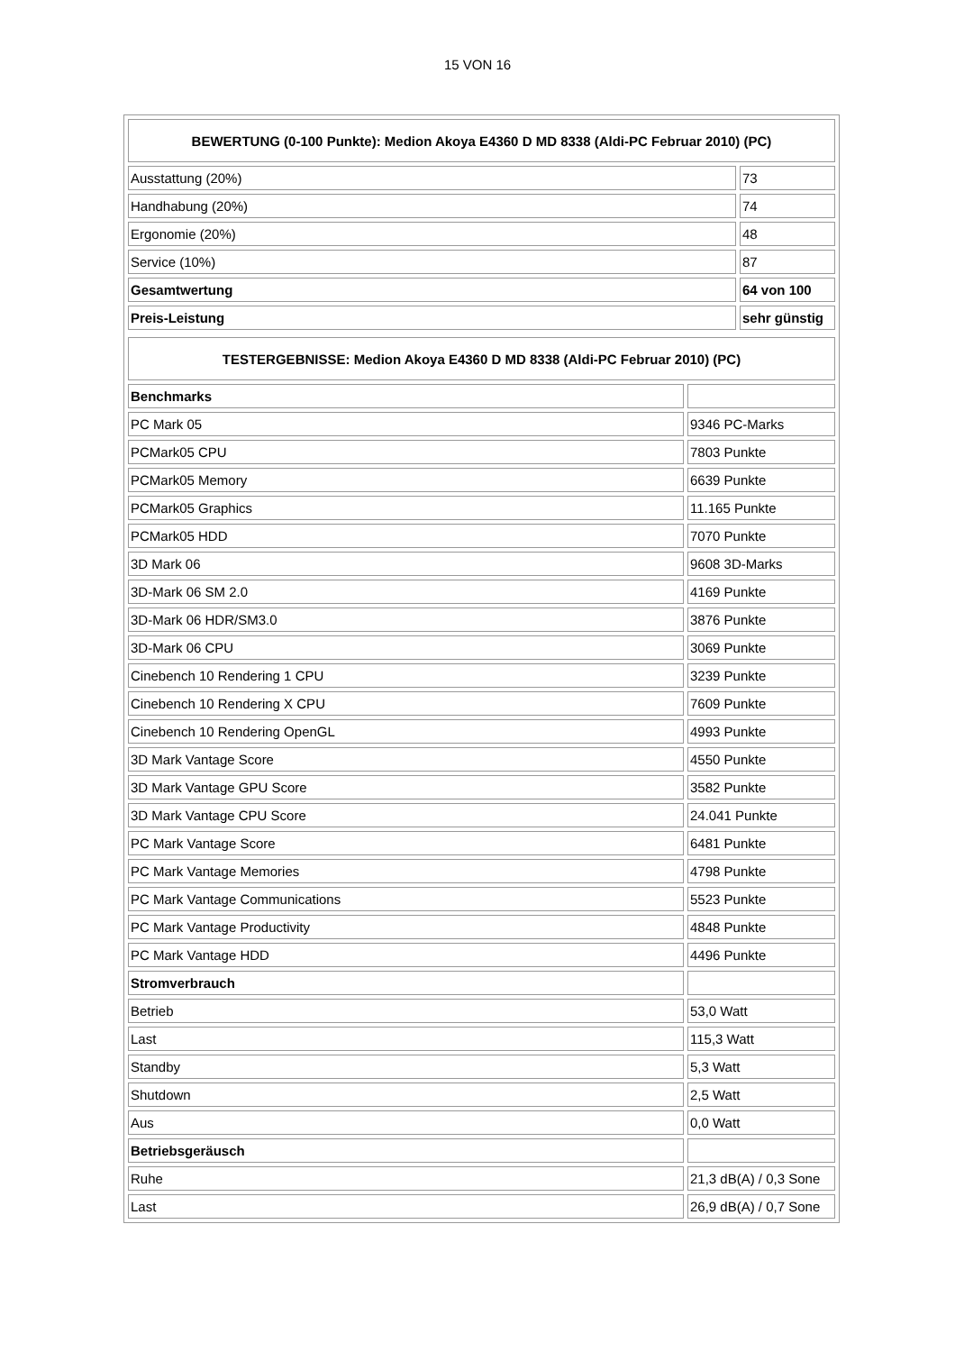15 VON 16
| BEWERTUNG (0-100 Punkte): Medion Akoya E4360 D MD 8338 (Aldi-PC Februar 2010) (PC) | |
| --- | --- |
| Ausstattung (20%) | 73 |
| Handhabung (20%) | 74 |
| Ergonomie (20%) | 48 |
| Service (10%) | 87 |
| Gesamtwertung | 64 von 100 |
| Preis-Leistung | sehr günstig |
| TESTERGEBNISSE: Medion Akoya E4360 D MD 8338 (Aldi-PC Februar 2010) (PC) | |
| --- | --- |
| Benchmarks | |
| PC Mark 05 | 9346 PC-Marks |
| PCMark05 CPU | 7803 Punkte |
| PCMark05 Memory | 6639 Punkte |
| PCMark05 Graphics | 11.165 Punkte |
| PCMark05 HDD | 7070 Punkte |
| 3D Mark 06 | 9608 3D-Marks |
| 3D-Mark 06 SM 2.0 | 4169 Punkte |
| 3D-Mark 06 HDR/SM3.0 | 3876 Punkte |
| 3D-Mark 06 CPU | 3069 Punkte |
| Cinebench 10 Rendering 1 CPU | 3239 Punkte |
| Cinebench 10 Rendering X CPU | 7609 Punkte |
| Cinebench 10 Rendering OpenGL | 4993 Punkte |
| 3D Mark Vantage Score | 4550 Punkte |
| 3D Mark Vantage GPU Score | 3582 Punkte |
| 3D Mark Vantage CPU Score | 24.041 Punkte |
| PC Mark Vantage Score | 6481 Punkte |
| PC Mark Vantage Memories | 4798 Punkte |
| PC Mark Vantage Communications | 5523 Punkte |
| PC Mark Vantage Productivity | 4848 Punkte |
| PC Mark Vantage HDD | 4496 Punkte |
| Stromverbrauch | |
| Betrieb | 53,0 Watt |
| Last | 115,3 Watt |
| Standby | 5,3 Watt |
| Shutdown | 2,5 Watt |
| Aus | 0,0 Watt |
| Betriebsgeräusch | |
| Ruhe | 21,3 dB(A) / 0,3 Sone |
| Last | 26,9 dB(A) / 0,7 Sone |